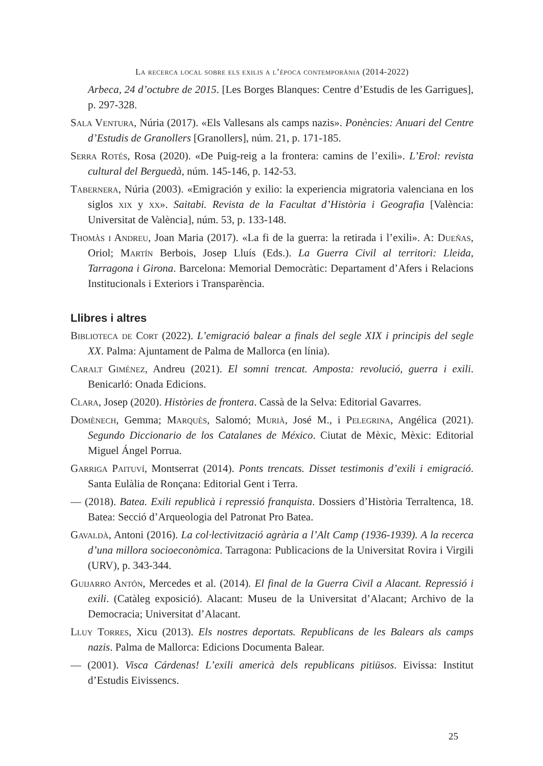La recerca local sobre els exilis a l’època contemporània (2014-2022)
Arbeca, 24 d’octubre de 2015. [Les Borges Blanques: Centre d’Estudis de les Garrigues], p. 297-328.
Sala Ventura, Núria (2017). «Els Vallesans als camps nazis». Ponències: Anuari del Centre d’Estudis de Granollers [Granollers], núm. 21, p. 171-185.
Serra Rotés, Rosa (2020). «De Puig-reig a la frontera: camins de l’exili». L’Erol: revista cultural del Berguedà, núm. 145-146, p. 142-53.
Tabernera, Núria (2003). «Emigración y exilio: la experiencia migratoria valenciana en los siglos xix y xx». Saitabi. Revista de la Facultat d’Història i Geografia [València: Universitat de València], núm. 53, p. 133-148.
Thomàs i Andreu, Joan Maria (2017). «La fi de la guerra: la retirada i l’exili». A: Dueñas, Oriol; Martín Berbois, Josep Lluís (Eds.). La Guerra Civil al territori: Lleida, Tarragona i Girona. Barcelona: Memorial Democràtic: Departament d’Afers i Relacions Institucionals i Exteriors i Transparència.
Llibres i altres
Biblioteca de Cort (2022). L’emigració balear a finals del segle XIX i principis del segle XX. Palma: Ajuntament de Palma de Mallorca (en línia).
Caralt Giménez, Andreu (2021). El somni trencat. Amposta: revolució, guerra i exili. Benicarló: Onada Edicions.
Clara, Josep (2020). Històries de frontera. Cassà de la Selva: Editorial Gavarres.
Domènech, Gemma; Marquès, Salomó; Murià, José M., i Pelegrina, Angélica (2021). Segundo Diccionario de los Catalanes de México. Ciutat de Mèxic, Mèxic: Editorial Miguel Ángel Porrua.
Garriga Paituví, Montserrat (2014). Ponts trencats. Disset testimonis d’exili i emigració. Santa Eulàlia de Ronçana: Editorial Gent i Terra.
— (2018). Batea. Exili republicà i repressió franquista. Dossiers d’Història Terraltenca, 18. Batea: Secció d’Arqueologia del Patronat Pro Batea.
Gavaldà, Antoni (2016). La col·lectivització agrària a l’Alt Camp (1936-1939). A la recerca d’una millora socioeconòmica. Tarragona: Publicacions de la Universitat Rovira i Virgili (URV), p. 343-344.
Guijarro Antón, Mercedes et al. (2014). El final de la Guerra Civil a Alacant. Repressió i exili. (Catàleg exposició). Alacant: Museu de la Universitat d’Alacant; Archivo de la Democracia; Universitat d’Alacant.
Lluy Torres, Xicu (2013). Els nostres deportats. Republicans de les Balears als camps nazis. Palma de Mallorca: Edicions Documenta Balear.
— (2001). Visca Cárdenas! L’exili americà dels republicans pitiüsos. Eivissa: Institut d’Estudis Eivissencs.
25